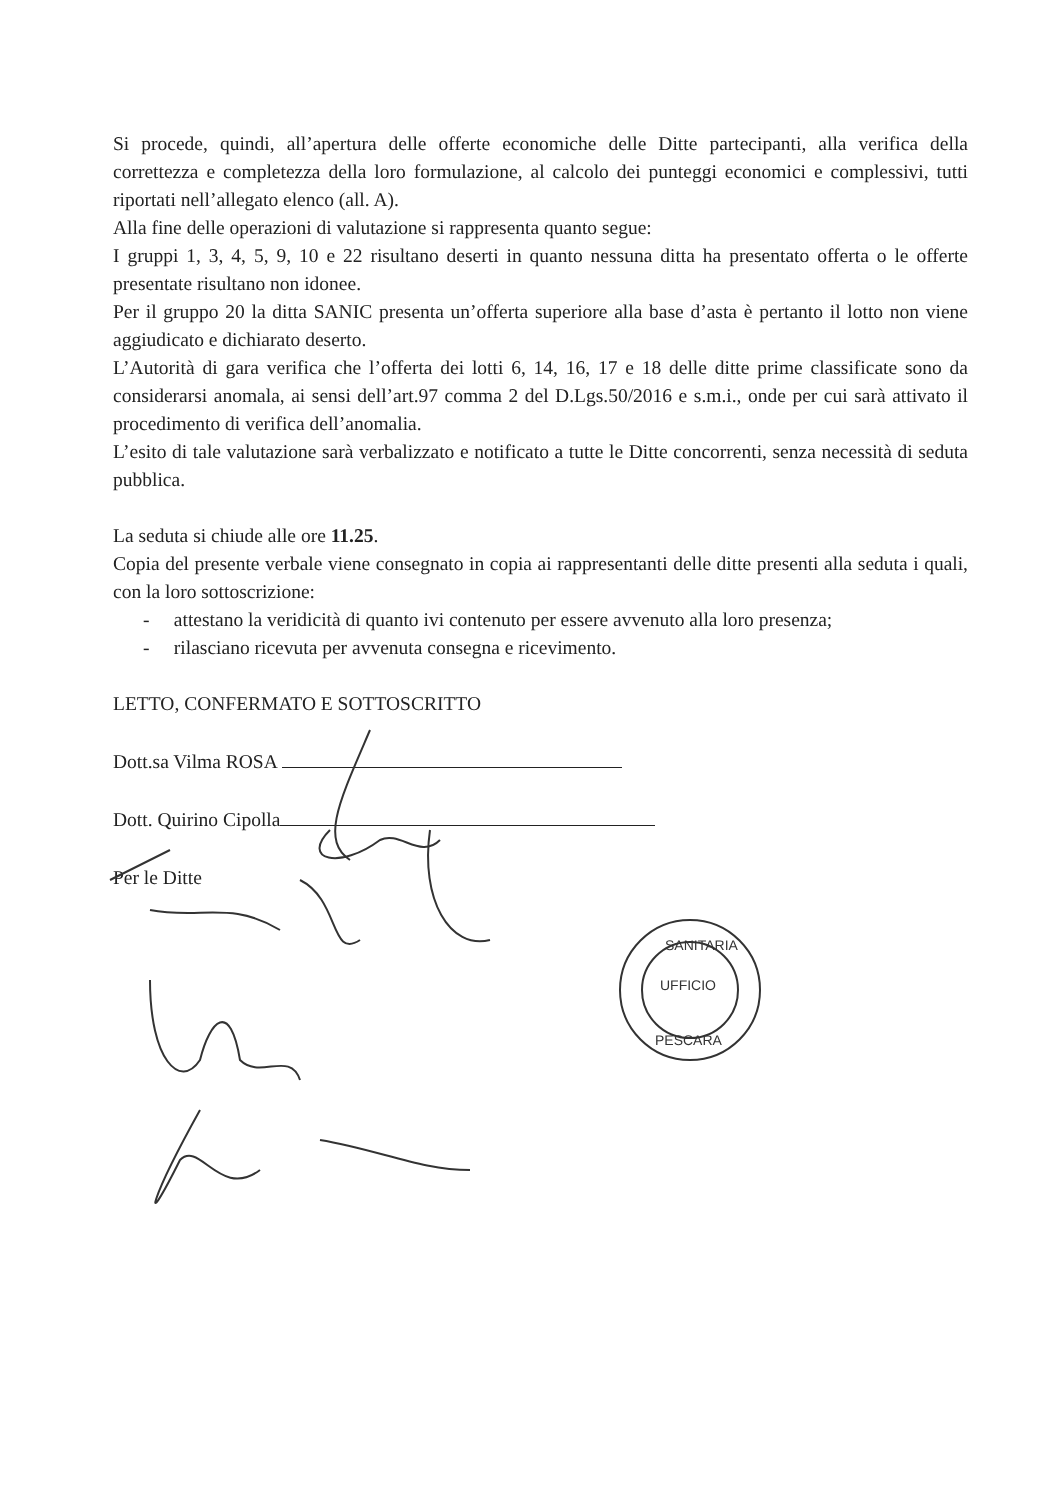Si procede, quindi, all’apertura delle offerte economiche delle Ditte partecipanti, alla verifica della correttezza e completezza della loro formulazione, al calcolo dei punteggi economici e complessivi, tutti riportati nell’allegato elenco (all. A).
Alla fine delle operazioni di valutazione si rappresenta quanto segue:
I gruppi 1, 3, 4, 5, 9, 10 e 22 risultano deserti in quanto nessuna ditta ha presentato offerta o le offerte presentate risultano non idonee.
Per il gruppo 20 la ditta SANIC presenta un’offerta superiore alla base d’asta è pertanto il lotto non viene aggiudicato e dichiarato deserto.
L’Autorità di gara verifica che l’offerta dei lotti 6, 14, 16, 17 e 18 delle ditte prime classificate sono da considerarsi anomala, ai sensi dell’art.97 comma 2 del D.Lgs.50/2016 e s.m.i., onde per cui sarà attivato il procedimento di verifica dell’anomalia.
L’esito di tale valutazione sarà verbalizzato e notificato a tutte le Ditte concorrenti, senza necessità di seduta pubblica.
La seduta si chiude alle ore 11.25.
Copia del presente verbale viene consegnato in copia ai rappresentanti delle ditte presenti alla seduta i quali, con la loro sottoscrizione:
- attestano la veridicità di quanto ivi contenuto per essere avvenuto alla loro presenza;
- rilasciano ricevuta per avvenuta consegna e ricevimento.
LETTO, CONFERMATO E SOTTOSCRITTO
Dott.sa Vilma ROSA
Dott. Quirino Cipolla
Per le Ditte
UFFICIO
SANITARIA
PESCARA